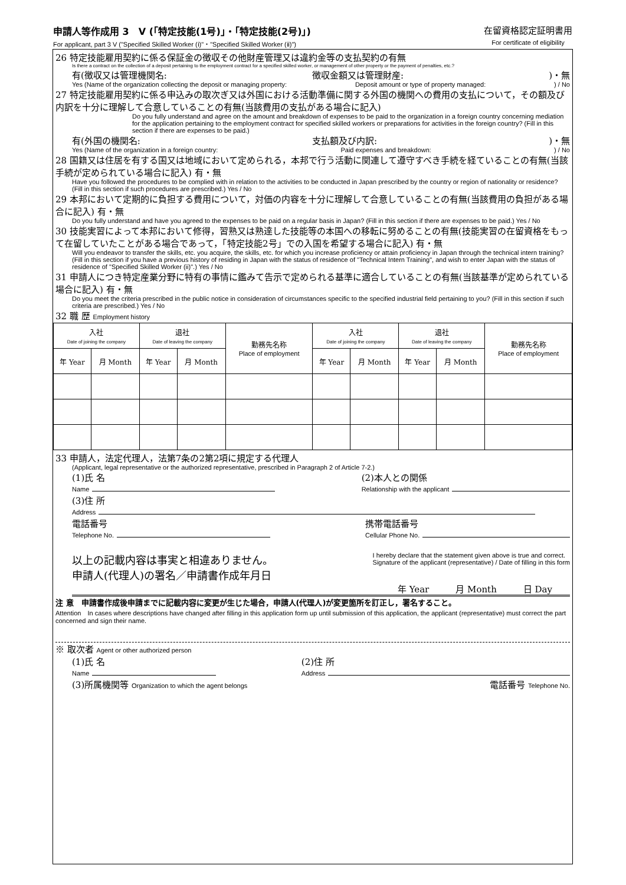申請人等作成用 3　V (「特定技能(1号)」・「特定技能(2号)」)
For applicant, part 3 V ("Specified Skilled Worker (ⅰ)"・"Specified Skilled Worker (ⅱ)")
在留資格認定証明書用
For certificate of eligibility
26 特定技能雇用契約に係る保証金の徴収その他財産管理又は違約金等の支払契約の有無
Is there a contract on the collection of a deposit pertaining to the employment contract for a specified skilled worker, or management of other property or the payment of penalties, etc.?
有(徴収又は管理機関名: 徴収金額又は管理財産:)・無
Yes (Name of the organization collecting the deposit or managing property: Deposit amount or type of property managed:) / No
27 特定技能雇用契約に係る申込みの取次ぎ又は外国における活動準備に関する外国の機関への費用の支払について，その額及び内訳を十分に理解して合意していることの有無(当該費用の支払がある場合に記入)
Do you fully understand and agree on the amount and breakdown of expenses to be paid to the organization in a foreign country concerning mediation for the application pertaining to the employment contract for specified skilled workers or preparations for activities in the foreign country? (Fill in this section if there are expenses to be paid.)
有(外国の機関名: 支払額及び内訳:)・無
Yes (Name of the organization in a foreign country: Paid expenses and breakdown:) / No
28 国籍又は住居を有する国又は地域において定められる，本邦で行う活動に関連して遵守すべき手続を経ていることの有無(当該手続が定められている場合に記入) 有・無
Have you followed the procedures to be complied with in relation to the activities to be conducted in Japan prescribed by the country or region of nationality or residence? (Fill in this section if such procedures are prescribed.) Yes / No
29 本邦において定期的に負担する費用について，対価の内容を十分に理解して合意していることの有無(当該費用の負担がある場合に記入) 有・無
Do you fully understand and have you agreed to the expenses to be paid on a regular basis in Japan? (Fill in this section if there are expenses to be paid.) Yes / No
30 技能実習によって本邦において修得，習熟又は熟達した技能等の本国への移転に努めることの有無(技能実習の在留資格をもって在留していたことがある場合であって，「特定技能2号」での入国を希望する場合に記入) 有・無
Will you endeavor to transfer the skills, etc. you acquire, the skills, etc. for which you increase proficiency or attain proficiency in Japan through the technical intern training? (Fill in this section if you have a previous history of residing in Japan with the status of residence of "Technical Intern Training", and wish to enter Japan with the status of residence of "Specified Skilled Worker (ii)".) Yes / No
31 申請人につき特定産業分野に特有の事情に鑑みて告示で定められる基準に適合していることの有無(当該基準が定められている場合に記入) 有・無
Do you meet the criteria prescribed in the public notice in consideration of circumstances specific to the specified industrial field pertaining to you? (Fill in this section if such criteria are prescribed.) Yes / No
32 職 歴 Employment history
| 入社 Date of joining the company | | 退社 Date of leaving the company | | 勤務先名称 Place of employment | 入社 Date of joining the company | | 退社 Date of leaving the company | | 勤務先名称 Place of employment |
| 年 Year | 月 Month | 年 Year | 月 Month | | 年 Year | 月 Month | 年 Year | 月 Month | |
33 申請人，法定代理人，法第7条の2第2項に規定する代理人
(Applicant, legal representative or the authorized representative, prescribed in Paragraph 2 of Article 7-2.)
(1)氏 名
Name (2)本人との関係
Relationship with the applicant
(3)住 所
Address
電話番号
Telephone No. 携帯電話番号
Cellular Phone No.
以上の記載内容は事実と相違ありません。
申請人(代理人)の署名／申請書作成年月日 I hereby declare that the statement given above is true and correct.
Signature of the applicant (representative) / Date of filling in this form
年 Year　　　月 Month　　　日 Day
注 意　申請書作成後申請までに記載内容に変更が生じた場合，申請人(代理人)が変更箇所を訂正し，署名すること。
Attention　In cases where descriptions have changed after filling in this application form up until submission of this application, the applicant (representative) must correct the part concerned and sign their name.
※ 取次者 Agent or other authorized person
(1)氏 名
Name (2)住 所
Address
(3)所属機関等 Organization to which the agent belongs 電話番号 Telephone No.